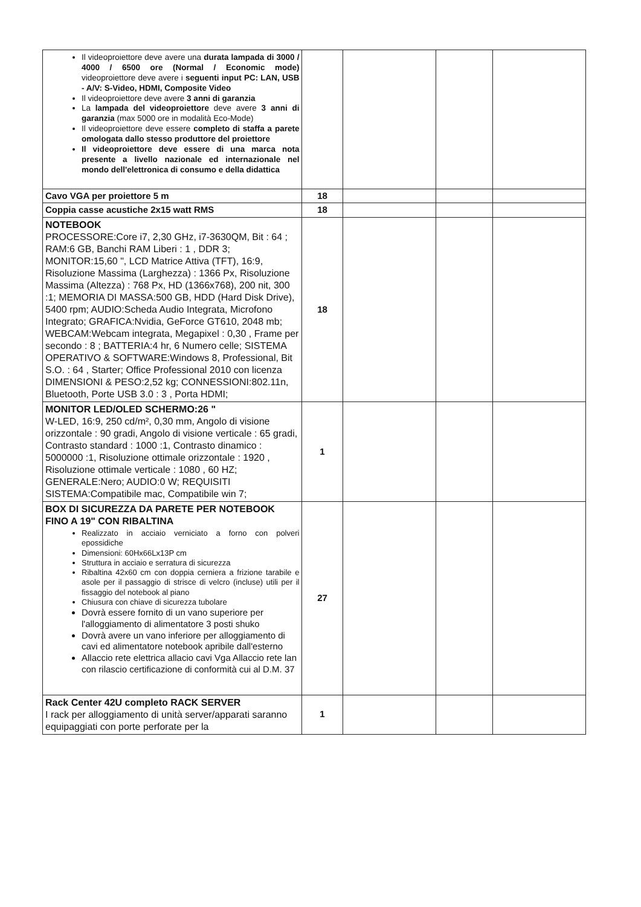| Il videoproiettore deve avere una durata lampada di 3000 / 4000 / 6500 ore (Normal / Economic mode) videoproiettore deve avere i seguenti input PC: LAN, USB - A/V: S-Video, HDMI, Composite Video Il videoproiettore deve avere 3 anni di garanzia La lampada del videoproiettore deve avere 3 anni di garanzia (max 5000 ore in modalità Eco-Mode) Il videoproiettore deve essere completo di staffa a parete omologata dallo stesso produttore del proiettore Il videoproiettore deve essere di una marca nota presente a livello nazionale ed internazionale nel mondo dell'elettronica di consumo e della didattica | | | | |
| Cavo VGA per proiettore 5 m | 18 | | | |
| Coppia casse acustiche 2x15 watt RMS | 18 | | | |
| NOTEBOOK PROCESSORE:Core i7, 2,30 GHz, i7-3630QM, Bit : 64 ; RAM:6 GB, Banchi RAM Liberi : 1 , DDR 3; MONITOR:15,60 ", LCD Matrice Attiva (TFT), 16:9, Risoluzione Massima (Larghezza) : 1366 Px, Risoluzione Massima (Altezza) : 768 Px, HD (1366x768), 200 nit, 300 :1; MEMORIA DI MASSA:500 GB, HDD (Hard Disk Drive), 5400 rpm; AUDIO:Scheda Audio Integrata, Microfono Integrato; GRAFICA:Nvidia, GeForce GT610, 2048 mb; WEBCAM:Webcam integrata, Megapixel : 0,30 , Frame per secondo : 8 ; BATTERIA:4 hr, 6 Numero celle; SISTEMA OPERATIVO & SOFTWARE:Windows 8, Professional, Bit S.O. : 64 , Starter; Office Professional 2010 con licenza DIMENSIONI & PESO:2,52 kg; CONNESSIONI:802.11n, Bluetooth, Porte USB 3.0 : 3 , Porta HDMI; | 18 | | | |
| MONITOR LED/OLED SCHERMO:26 " W-LED, 16:9, 250 cd/m², 0,30 mm, Angolo di visione orizzontale : 90 gradi, Angolo di visione verticale : 65 gradi, Contrasto standard : 1000 :1, Contrasto dinamico : 5000000 :1, Risoluzione ottimale orizzontale : 1920 , Risoluzione ottimale verticale : 1080 , 60 HZ; GENERALE:Nero; AUDIO:0 W; REQUISITI SISTEMA:Compatibile mac, Compatibile win 7; | 1 | | | |
| BOX DI SICUREZZA DA PARETE PER NOTEBOOK FINO A 19" CON RIBALTINA Realizzato in acciaio verniciato a forno con polveri epossidiche Dimensioni: 60Hx66Lx13P cm Struttura in acciaio e serratura di sicurezza Ribaltina 42x60 cm con doppia cerniera a frizione tarabile e asole per il passaggio di strisce di velcro (incluse) utili per il fissaggio del notebook al piano Chiusura con chiave di sicurezza tubolare Dovrà essere fornito di un vano superiore per l'alloggiamento di alimentatore 3 posti shuko Dovrà avere un vano inferiore per alloggiamento di cavi ed alimentatore notebook apribile dall'esterno Allaccio rete elettrica allacio cavi Vga Allaccio rete lan con rilascio certificazione di conformità cui al D.M. 37 | 27 | | | |
| Rack Center 42U completo RACK SERVER I rack per alloggiamento di unità server/apparati saranno equipaggiati con porte perforate per la | 1 | | | |